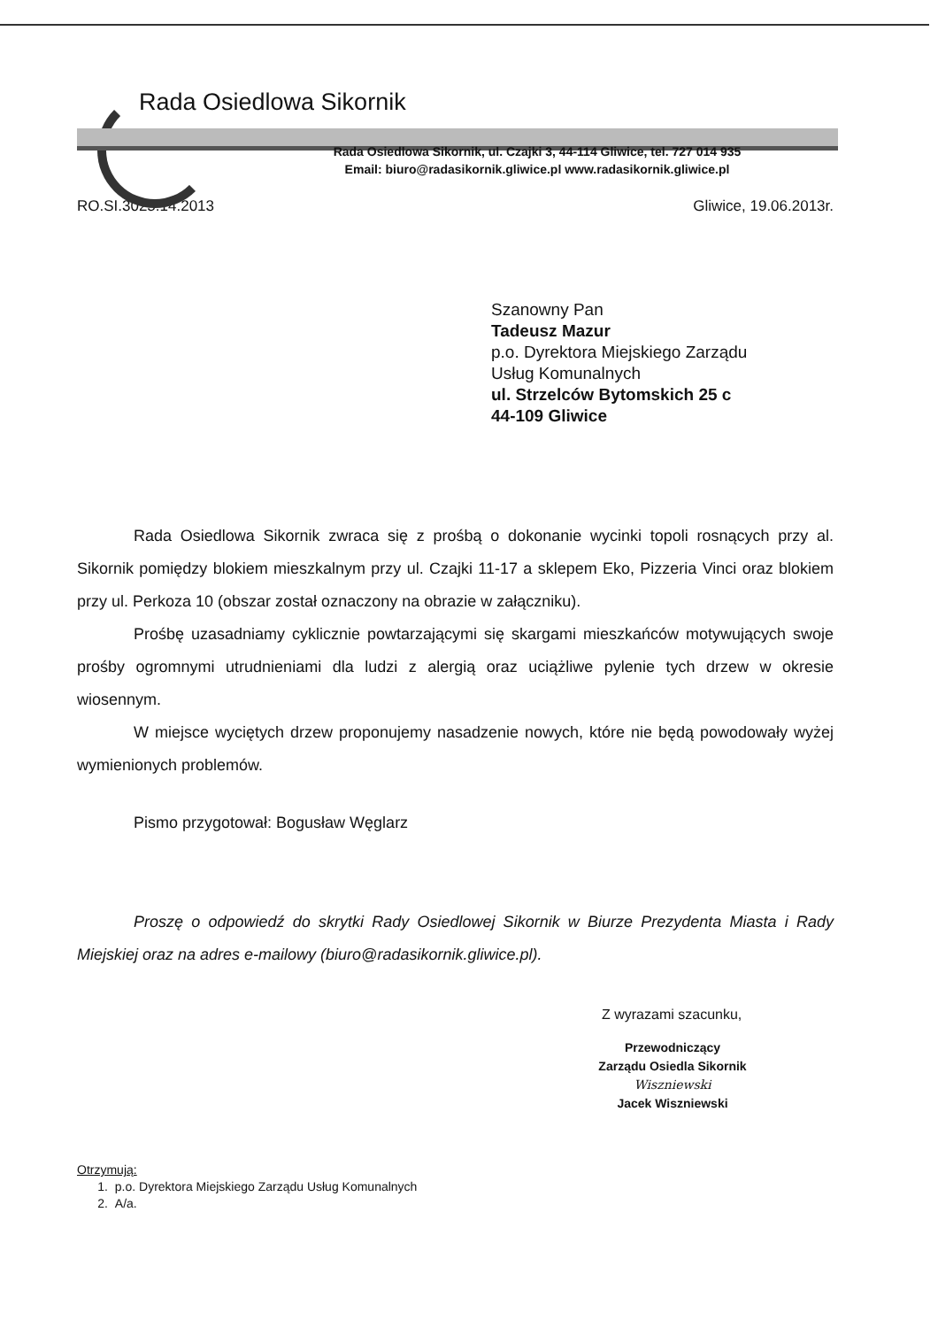Rada Osiedlowa Sikornik
Rada Osiedlowa Sikornik, ul. Czajki 3, 44-114 Gliwice, tel. 727 014 935
Email: biuro@radasikornik.gliwice.pl www.radasikornik.gliwice.pl
RO.SI.3025.14.2013 Gliwice, 19.06.2013r.
Szanowny Pan
Tadeusz Mazur
p.o. Dyrektora Miejskiego Zarządu
Usług Komunalnych
ul. Strzelców Bytomskich 25 c
44-109 Gliwice
Rada Osiedlowa Sikornik zwraca się z prośbą o dokonanie wycinki topoli rosnących przy al. Sikornik pomiędzy blokiem mieszkalnym przy ul. Czajki 11-17 a sklepem Eko, Pizzeria Vinci oraz blokiem przy ul. Perkoza 10 (obszar został oznaczony na obrazie w załączniku).
Prośbę uzasadniamy cyklicznie powtarzającymi się skargami mieszkańców motywujących swoje prośby ogromnymi utrudnieniami dla ludzi z alergią oraz uciążliwe pylenie tych drzew w okresie wiosennym.
W miejsce wyciętych drzew proponujemy nasadzenie nowych, które nie będą powodowały wyżej wymienionych problemów.
Pismo przygotował: Bogusław Węglarz
Proszę o odpowiedź do skrytki Rady Osiedlowej Sikornik w Biurze Prezydenta Miasta i Rady Miejskiej oraz na adres e-mailowy (biuro@radasikornik.gliwice.pl).
Z wyrazami szacunku,
Przewodniczący
Zarządu Osiedla Sikornik
Wiszniewski
Jacek Wiszniewski
Otrzymują:
1. p.o. Dyrektora Miejskiego Zarządu Usług Komunalnych
2. A/a.